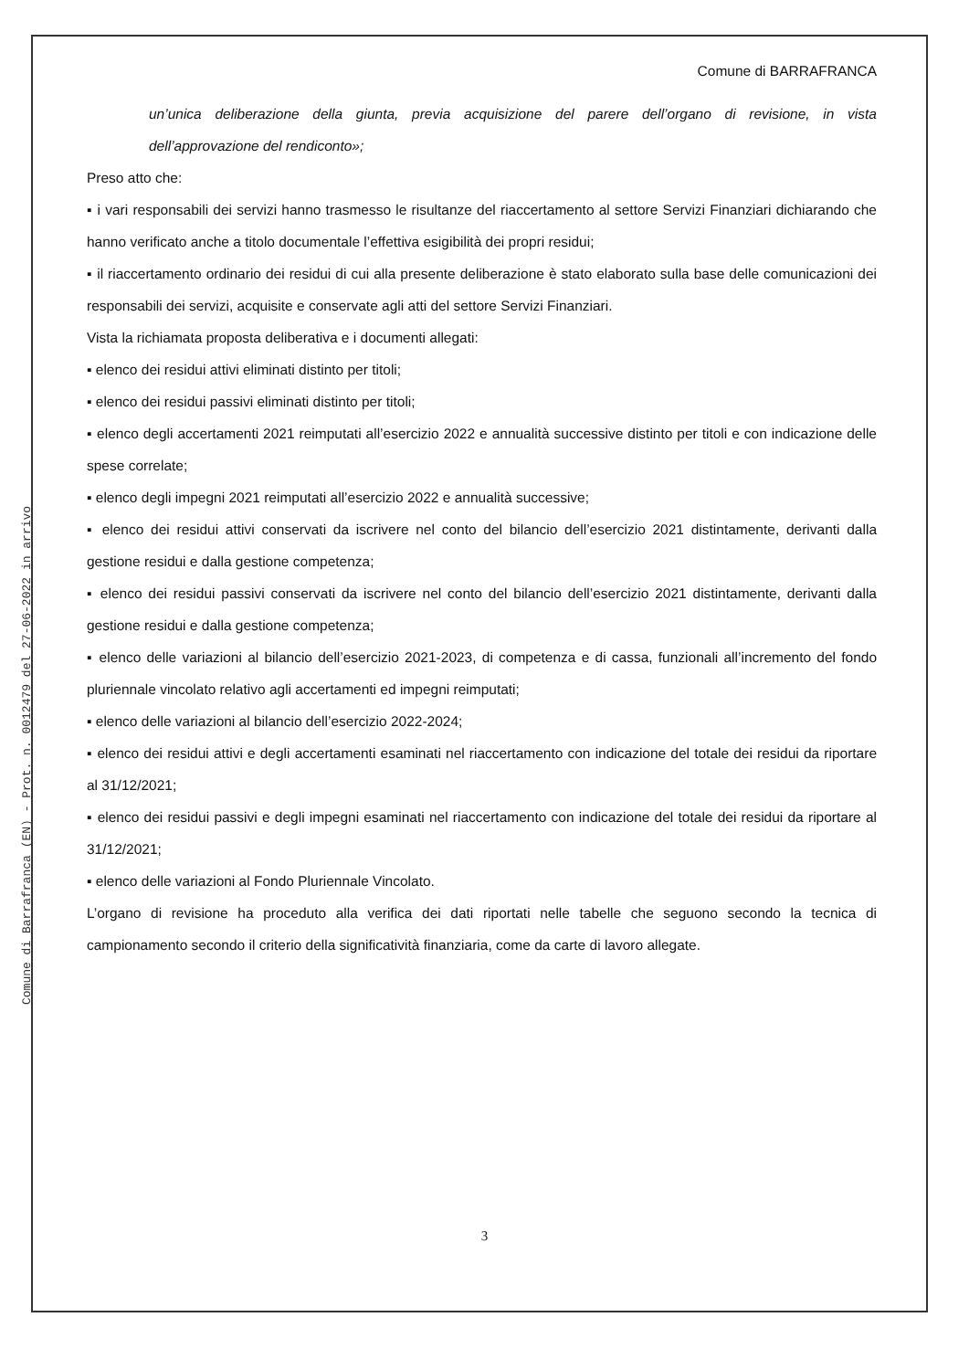Comune di Barrafranca (EN) - Prot. n. 0012479 del 27-06-2022 in arrivo
Comune di BARRAFRANCA
un’unica deliberazione della giunta, previa acquisizione del parere dell’organo di revisione, in vista dell’approvazione del rendiconto»;
Preso atto che:
▪ i vari responsabili dei servizi hanno trasmesso le risultanze del riaccertamento al settore Servizi Finanziari dichiarando che hanno verificato anche a titolo documentale l’effettiva esigibilità dei propri residui;
▪ il riaccertamento ordinario dei residui di cui alla presente deliberazione è stato elaborato sulla base delle comunicazioni dei responsabili dei servizi, acquisite e conservate agli atti del settore Servizi Finanziari.
Vista la richiamata proposta deliberativa e i documenti allegati:
▪ elenco dei residui attivi eliminati distinto per titoli;
▪ elenco dei residui passivi eliminati distinto per titoli;
▪ elenco degli accertamenti 2021 reimputati all’esercizio 2022 e annualità successive distinto per titoli e con indicazione delle spese correlate;
▪ elenco degli impegni 2021 reimputati all’esercizio 2022 e annualità successive;
▪ elenco dei residui attivi conservati da iscrivere nel conto del bilancio dell’esercizio 2021 distintamente, derivanti dalla gestione residui e dalla gestione competenza;
▪ elenco dei residui passivi conservati da iscrivere nel conto del bilancio dell’esercizio 2021 distintamente, derivanti dalla gestione residui e dalla gestione competenza;
▪ elenco delle variazioni al bilancio dell’esercizio 2021-2023, di competenza e di cassa, funzionali all’incremento del fondo pluriennale vincolato relativo agli accertamenti ed impegni reimputati;
▪ elenco delle variazioni al bilancio dell’esercizio 2022-2024;
▪ elenco dei residui attivi e degli accertamenti esaminati nel riaccertamento con indicazione del totale dei residui da riportare al 31/12/2021;
▪ elenco dei residui passivi e degli impegni esaminati nel riaccertamento con indicazione del totale dei residui da riportare al 31/12/2021;
▪ elenco delle variazioni al Fondo Pluriennale Vincolato.
L’organo di revisione ha proceduto alla verifica dei dati riportati nelle tabelle che seguono secondo la tecnica di campionamento secondo il criterio della significatività finanziaria, come da carte di lavoro allegate.
3